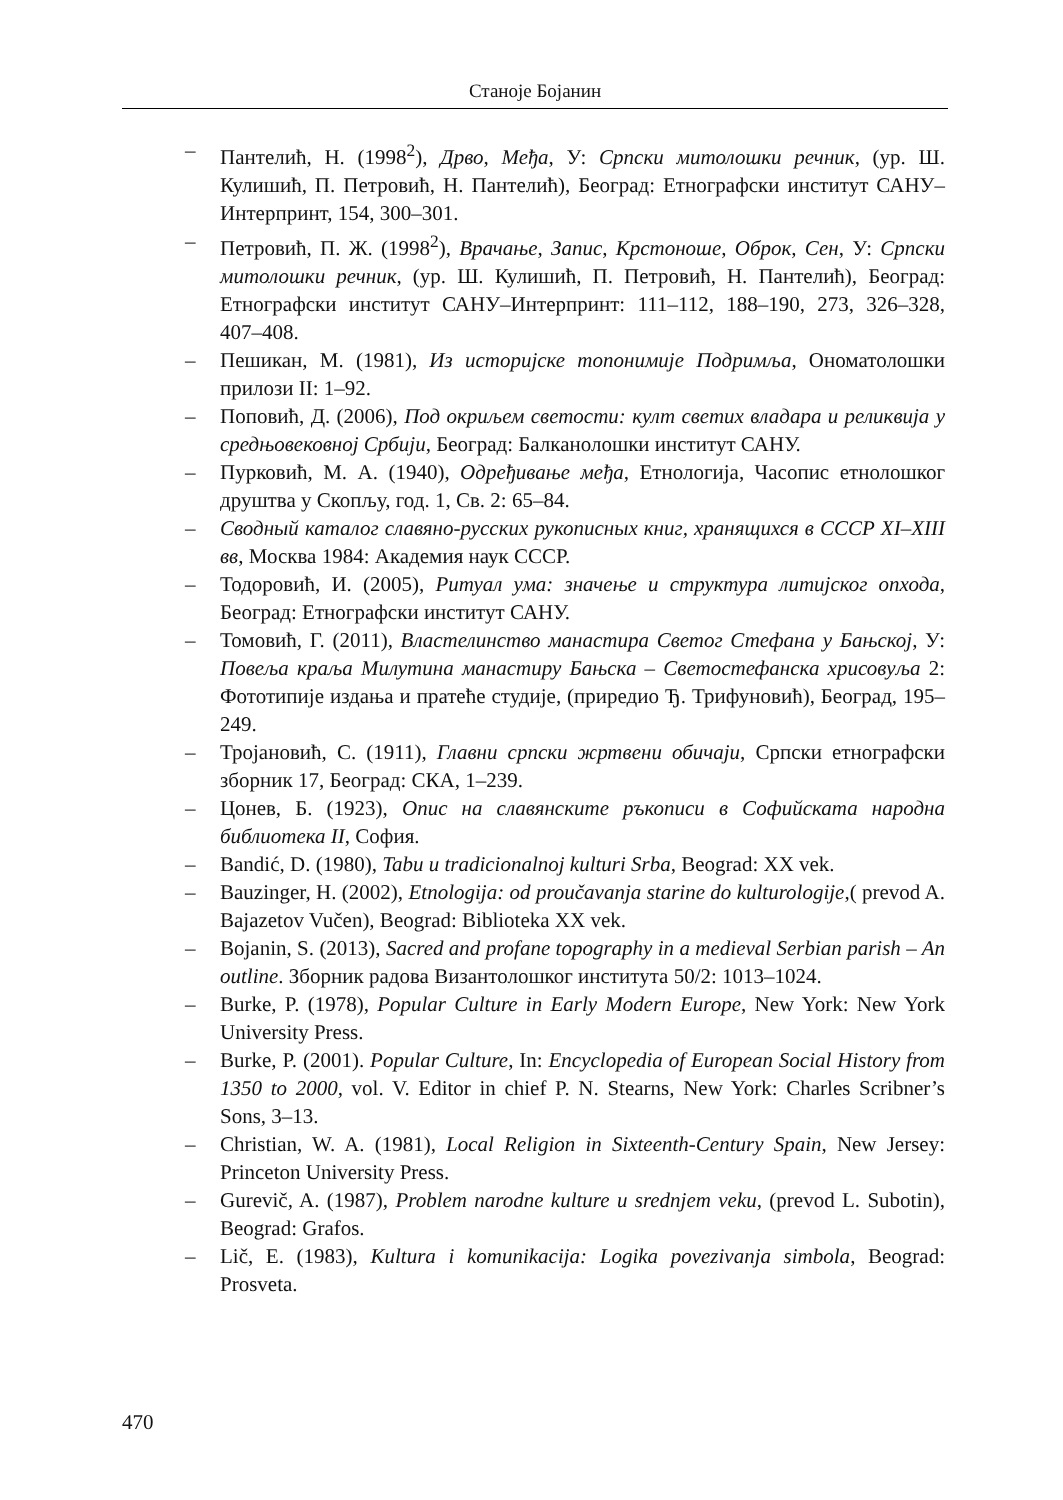Станоје Бојанин
– Пантелић, Н. (1998<sup>2</sup>), Дрво, Међа, У: Српски митолошки речник, (ур. Ш. Кулишић, П. Петровић, Н. Пантелић), Београд: Етнографски институт САНУ–Интерпринт, 154, 300–301.
– Петровић, П. Ж. (1998<sup>2</sup>), Врачање, Запис, Крстоноше, Оброк, Сен, У: Српски митолошки речник, (ур. Ш. Кулишић, П. Петровић, Н. Пантелић), Београд: Етнографски институт САНУ–Интерпринт: 111–112, 188–190, 273, 326–328, 407–408.
– Пешикан, М. (1981), Из историјске топонимије Подримља, Ономатолошки прилози II: 1–92.
– Поповић, Д. (2006), Под окриљем светости: култ светих владара и реликвија у средњовековној Србији, Београд: Балканолошки институт САНУ.
– Пурковић, М. А. (1940), Одређивање међа, Етнологија, Часопис етнолошког друштва у Скопљу, год. 1, Св. 2: 65–84.
– Сводный каталог славяно-русских рукописных книг, хранящихся в СССР XI–XIII вв, Москва 1984: Академия наук СССР.
– Тодоровић, И. (2005), Ритуал ума: значење и структура литијског опхода, Београд: Етнографски институт САНУ.
– Томовић, Г. (2011), Властелинство манастира Светог Стефана у Бањској, У: Повеља краља Милутина манастиру Бањска – Светостефанска хрисовуља 2: Фототипије издања и пратеће студије, (приредио Ђ. Трифуновић), Београд, 195–249.
– Тројановић, С. (1911), Главни српски жртвени обичаји, Српски етнографски зборник 17, Београд: СКА, 1–239.
– Цонев, Б. (1923), Опис на славянските ръкописи в Софийската народна библиотека II, София.
– Bandić, D. (1980), Tabu u tradicionalnoj kulturi Srba, Beograd: XX vek.
– Bauzinger, H. (2002), Etnologija: od proučavanja starine do kulturologije,( prevod A. Bajazetov Vučen), Beograd: Biblioteka XX vek.
– Bojanin, S. (2013), Sacred and profane topography in a medieval Serbian parish – An outline. Зборник радова Византолошког института 50/2: 1013–1024.
– Burke, P. (1978), Popular Culture in Early Modern Europe, New York: New York University Press.
– Burke, P. (2001). Popular Culture, In: Encyclopedia of European Social History from 1350 to 2000, vol. V. Editor in chief P. N. Stearns, New York: Charles Scribner’s Sons, 3–13.
– Christian, W. A. (1981), Local Religion in Sixteenth-Century Spain, New Jersey: Princeton University Press.
– Gurevič, A. (1987), Problem narodne kulture u srednjem veku, (prevod L. Subotin), Beograd: Grafos.
– Lič, E. (1983), Kultura i komunikacija: Logika povezivanja simbola, Beograd: Prosveta.
470